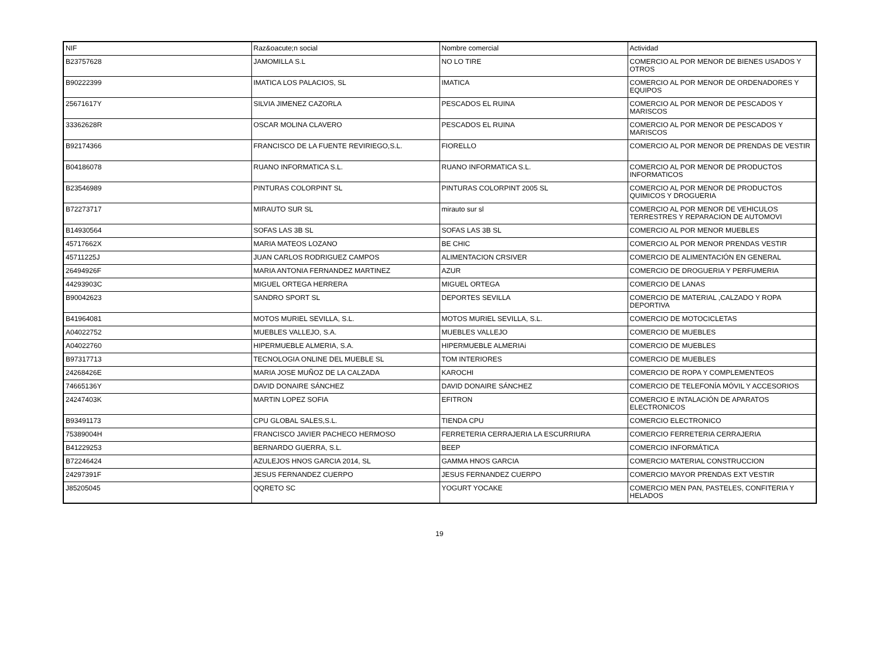| NIF | Raz&oacute;n social | Nombre comercial | Actividad |
| --- | --- | --- | --- |
| B23757628 | JAMOMILLA S.L | NO LO TIRE | COMERCIO AL POR MENOR DE BIENES USADOS Y OTROS |
| B90222399 | IMATICA LOS PALACIOS, SL | IMATICA | COMERCIO AL POR MENOR DE ORDENADORES Y EQUIPOS |
| 25671617Y | SILVIA JIMENEZ CAZORLA | PESCADOS EL RUINA | COMERCIO AL POR MENOR DE PESCADOS Y MARISCOS |
| 33362628R | OSCAR MOLINA CLAVERO | PESCADOS EL RUINA | COMERCIO AL POR MENOR DE PESCADOS Y MARISCOS |
| B92174366 | FRANCISCO DE LA FUENTE REVIRIEGO,S.L. | FIORELLO | COMERCIO AL POR MENOR DE PRENDAS DE VESTIR |
| B04186078 | RUANO INFORMATICA S.L. | RUANO INFORMATICA S.L. | COMERCIO AL POR MENOR DE PRODUCTOS INFORMATICOS |
| B23546989 | PINTURAS COLORPINT SL | PINTURAS COLORPINT 2005 SL | COMERCIO AL POR MENOR DE PRODUCTOS QUIMICOS Y DROGUERIA |
| B72273717 | MIRAUTO SUR SL | mirauto sur sl | COMERCIO AL POR MENOR DE VEHICULOS TERRESTRES Y REPARACION DE AUTOMOVI |
| B14930564 | SOFAS LAS 3B SL | SOFAS LAS 3B SL | COMERCIO AL POR MENOR MUEBLES |
| 45717662X | MARIA MATEOS LOZANO | BE CHIC | COMERCIO AL POR MENOR PRENDAS VESTIR |
| 45711225J | JUAN CARLOS RODRIGUEZ CAMPOS | ALIMENTACION CRSIVER | COMERCIO DE ALIMENTACIÓN EN GENERAL |
| 26494926F | MARIA ANTONIA FERNANDEZ MARTINEZ | AZUR | COMERCIO DE DROGUERIA Y PERFUMERIA |
| 44293903C | MIGUEL ORTEGA HERRERA | MIGUEL ORTEGA | COMERCIO DE LANAS |
| B90042623 | SANDRO SPORT SL | DEPORTES SEVILLA | COMERCIO DE MATERIAL ,CALZADO Y ROPA DEPORTIVA |
| B41964081 | MOTOS MURIEL SEVILLA, S.L. | MOTOS MURIEL SEVILLA, S.L. | COMERCIO DE MOTOCICLETAS |
| A04022752 | MUEBLES VALLEJO, S.A. | MUEBLES VALLEJO | COMERCIO DE MUEBLES |
| A04022760 | HIPERMUEBLE ALMERIA, S.A. | HIPERMUEBLE ALMERIAi | COMERCIO DE MUEBLES |
| B97317713 | TECNOLOGIA ONLINE DEL MUEBLE SL | TOM INTERIORES | COMERCIO DE MUEBLES |
| 24268426E | MARIA JOSE MUÑOZ DE LA CALZADA | KAROCHI | COMERCIO DE ROPA Y COMPLEMENTEOS |
| 74665136Y | DAVID DONAIRE SÁNCHEZ | DAVID DONAIRE SÁNCHEZ | COMERCIO DE TELEFONÍA MÓVIL Y ACCESORIOS |
| 24247403K | MARTIN LOPEZ SOFIA | EFITRON | COMERCIO E INTALACIÓN DE APARATOS ELECTRONICOS |
| B93491173 | CPU GLOBAL SALES,S.L. | TIENDA CPU | COMERCIO ELECTRONICO |
| 75389004H | FRANCISCO JAVIER PACHECO HERMOSO | FERRETERIA CERRAJERIA LA ESCURRIURA | COMERCIO FERRETERIA CERRAJERIA |
| B41229253 | BERNARDO GUERRA, S.L. | BEEP | COMERCIO INFORMÁTICA |
| B72246424 | AZULEJOS HNOS GARCIA 2014, SL | GAMMA HNOS GARCIA | COMERCIO MATERIAL CONSTRUCCION |
| 24297391F | JESUS FERNANDEZ CUERPO | JESUS FERNANDEZ CUERPO | COMERCIO MAYOR PRENDAS EXT VESTIR |
| J85205045 | QQRETO SC | YOGURT YOCAKE | COMERCIO MEN PAN, PASTELES, CONFITERIA Y HELADOS |
19